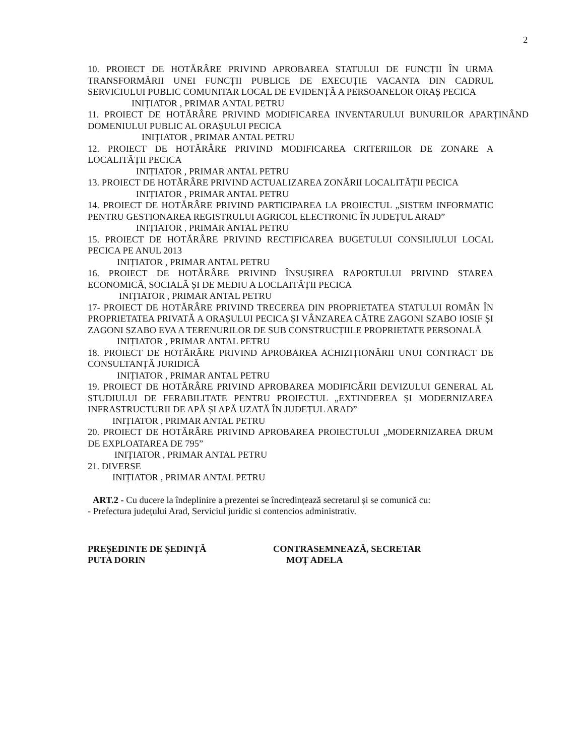2
10. PROIECT DE HOTĂRÂRE PRIVIND APROBAREA STATULUI DE FUNCȚII ÎN URMA TRANSFORMĂRII UNEI FUNCȚII PUBLICE DE EXECUȚIE VACANTA DIN CADRUL SERVICIULUI PUBLIC COMUNITAR LOCAL DE EVIDENȚĂ A PERSOANELOR ORAȘ PECICA
INIȚIATOR , PRIMAR ANTAL PETRU
11. PROIECT DE HOTĂRÂRE PRIVIND MODIFICAREA INVENTARULUI BUNURILOR APARȚINÂND DOMENIULUI PUBLIC AL ORAȘULUI PECICA
INIȚIATOR , PRIMAR ANTAL PETRU
12. PROIECT DE HOTĂRÂRE PRIVIND MODIFICAREA CRITERIILOR DE ZONARE A LOCALITĂȚII PECICA
INIȚIATOR , PRIMAR ANTAL PETRU
13. PROIECT DE HOTĂRÂRE PRIVIND ACTUALIZAREA ZONĂRII LOCALITĂȚII PECICA
INIȚIATOR , PRIMAR ANTAL PETRU
14. PROIECT DE HOTĂRÂRE PRIVIND PARTICIPAREA LA PROIECTUL „SISTEM INFORMATIC PENTRU GESTIONAREA REGISTRULUI AGRICOL ELECTRONIC ÎN JUDEȚUL ARAD”
INIȚIATOR , PRIMAR ANTAL PETRU
15. PROIECT DE HOTĂRÂRE PRIVIND RECTIFICAREA BUGETULUI CONSILIULUI LOCAL PECICA PE ANUL 2013
INIȚIATOR , PRIMAR ANTAL PETRU
16. PROIECT DE HOTĂRÂRE PRIVIND ÎNSUȘIREA RAPORTULUI PRIVIND STAREA ECONOMICĂ, SOCIALĂ ȘI DE MEDIU A LOCLAITĂȚII PECICA
INIȚIATOR , PRIMAR ANTAL PETRU
17- PROIECT DE HOTĂRÂRE PRIVIND TRECEREA DIN PROPRIETATEA STATULUI ROMÂN ÎN PROPRIETATEA PRIVATĂ A ORAȘULUI PECICA ȘI VÂNZAREA CĂTRE ZAGONI SZABO IOSIF ȘI ZAGONI SZABO EVA A TERENURILOR DE SUB CONSTRUCȚIILE PROPRIETATE PERSONALĂ
INIȚIATOR , PRIMAR ANTAL PETRU
18. PROIECT DE HOTĂRÂRE PRIVIND APROBAREA ACHIZIȚIONĂRII UNUI CONTRACT DE CONSULTANȚĂ JURIDICĂ
INIȚIATOR , PRIMAR ANTAL PETRU
19. PROIECT DE HOTĂRÂRE PRIVIND APROBAREA MODIFICĂRII DEVIZULUI GENERAL AL STUDIULUI DE FERABILITATE PENTRU PROIECTUL „EXTINDEREA ȘI MODERNIZAREA INFRASTRUCTURII DE APĂ ȘI APĂ UZATĂ ÎN JUDEȚUL ARAD”
INIȚIATOR , PRIMAR ANTAL PETRU
20. PROIECT DE HOTĂRÂRE PRIVIND APROBAREA PROIECTULUI „MODERNIZAREA DRUM DE EXPLOATAREA DE 795”
INIȚIATOR , PRIMAR ANTAL PETRU
21. DIVERSE
INIȚIATOR , PRIMAR ANTAL PETRU
ART.2 - Cu ducere la îndeplinire a prezentei se încredințează secretarul și se comunică cu:
- Prefectura județului Arad, Serviciul juridic si contencios administrativ.
PREȘEDINTE DE ȘEDINȚĂ
PUTA DORIN
CONTRASEMNEAZĂ, SECRETAR
MOȚ ADELA